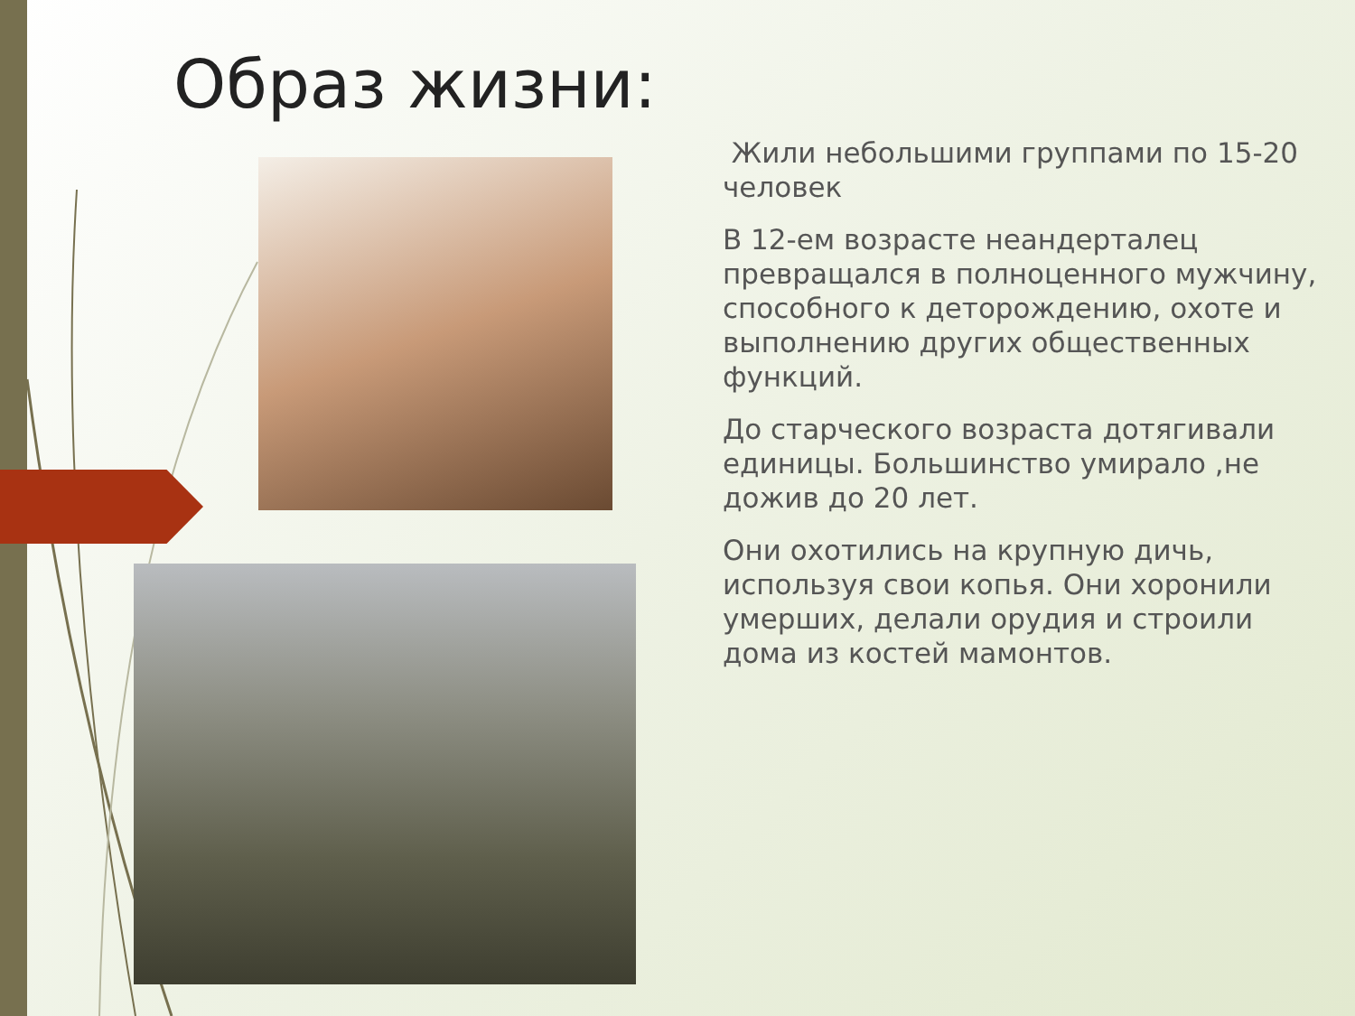Образ жизни:
Жили небольшими группами по 15-20 человек
В 12-ем возрасте неандерталец превращался в полноценного мужчину, способного к деторождению, охоте и выполнению других общественных функций.
До старческого возраста дотягивали единицы. Большинство умирало ,не дожив до 20 лет.
Они охотились на крупную дичь, используя свои копья. Они хоронили умерших, делали орудия и строили дома из костей мамонтов.